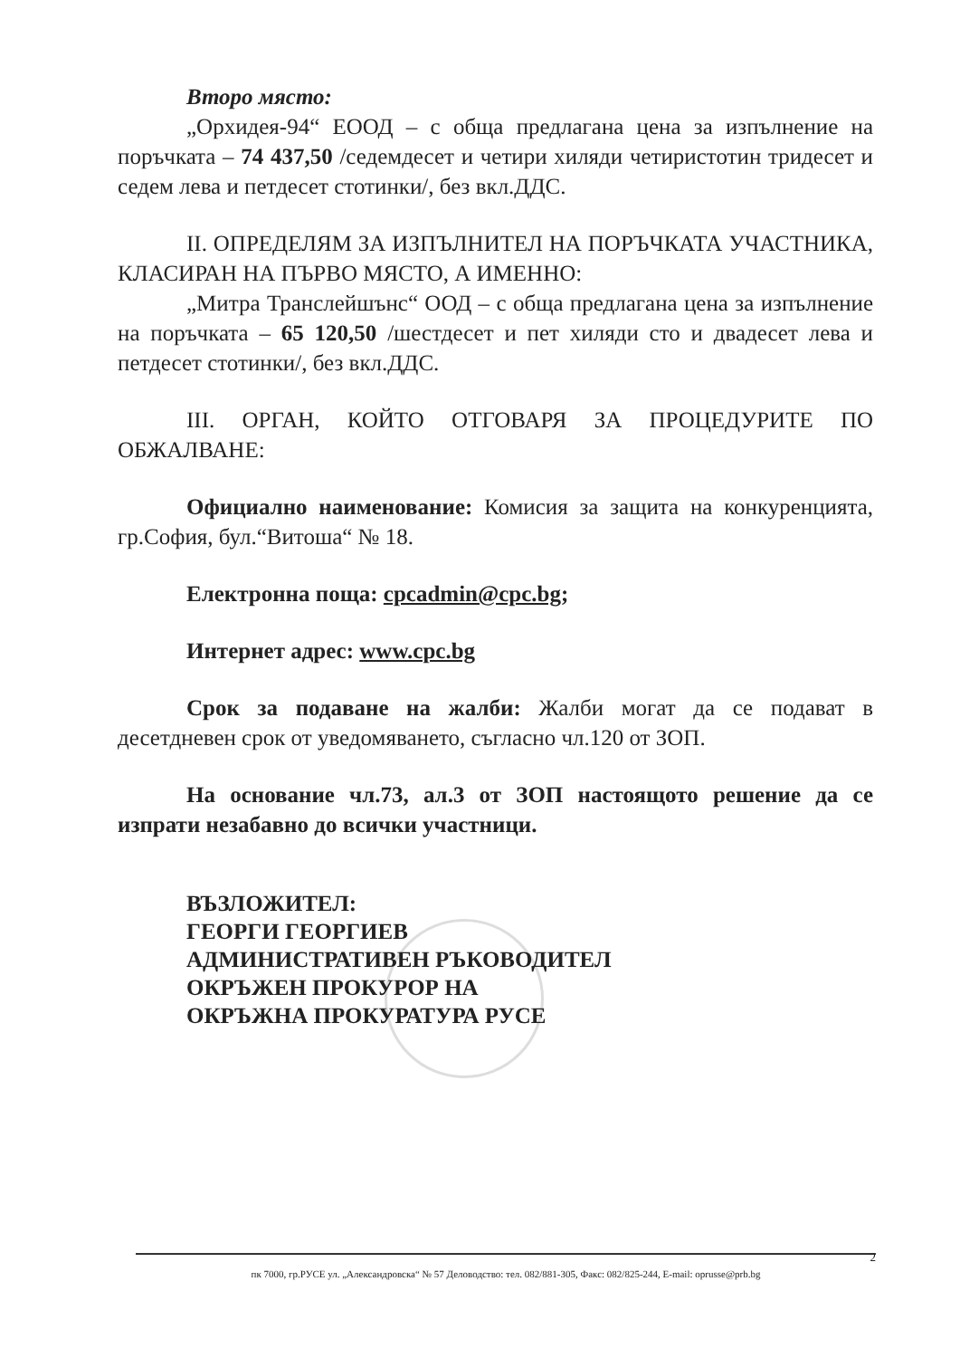Второ място:
„Орхидея-94“ ЕООД – с обща предлагана цена за изпълнение на поръчката – 74 437,50 /седемдесет и четири хиляди четиристотин тридесет и седем лева и петдесет стотинки/, без вкл.ДДС.
II. ОПРЕДЕЛЯМ ЗА ИЗПЪЛНИТЕЛ НА ПОРЪЧКАТА УЧАСТНИКА, КЛАСИРАН НА ПЪРВО МЯСТО, А ИМЕННО:
„Митра Транслейшънс“ ООД – с обща предлагана цена за изпълнение на поръчката – 65 120,50 /шестдесет и пет хиляди сто и двадесет лева и петдесет стотинки/, без вкл.ДДС.
III. ОРГАН, КОЙТО ОТГОВАРЯ ЗА ПРОЦЕДУРИТЕ ПО ОБЖАЛВАНЕ:
Официално наименование: Комисия за защита на конкуренцията, гр.София, бул.“Витоша“ № 18.
Електронна поща: cpcadmin@cpc.bg;
Интернет адрес: www.cpc.bg
Срок за подаване на жалби: Жалби могат да се подават в десетдневен срок от уведомяването, съгласно чл.120 от ЗОП.
На основание чл.73, ал.3 от ЗОП настоящото решение да се изпрати незабавно до всички участници.
ВЪЗЛОЖИТЕЛ:
ГЕОРГИ ГЕОРГИЕВ
АДМИНИСТРАТИВЕН РЪКОВОДИТЕЛ
ОКРЪЖЕН ПРОКУРОР НА
ОКРЪЖНА ПРОКУРАТУРА РУСЕ
2
пк 7000, гр.РУСЕ ул. „Александровска“ № 57 Деловодство: тел. 082/881-305, Факс: 082/825-244, E-mail: oprusse@prb.bg